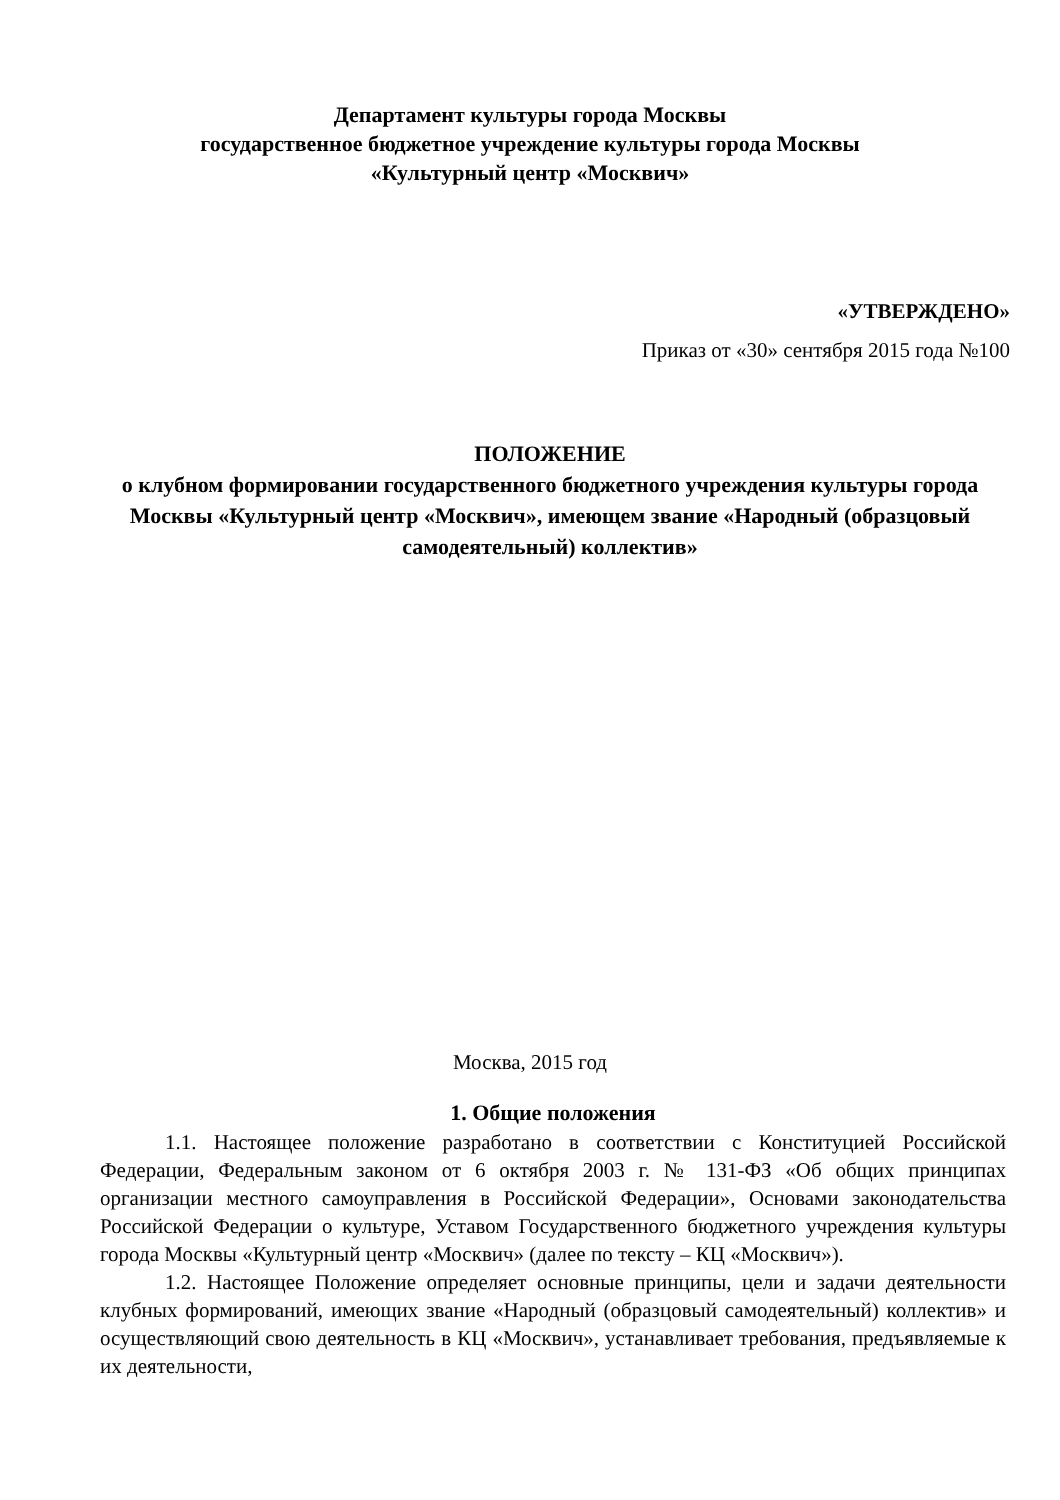Департамент культуры города Москвы
государственное бюджетное учреждение культуры города Москвы
«Культурный центр «Москвич»
«УТВЕРЖДЕНО»
Приказ от «30» сентября 2015 года №100
ПОЛОЖЕНИЕ
о клубном формировании государственного бюджетного учреждения культуры города Москвы «Культурный центр «Москвич», имеющем звание «Народный (образцовый самодеятельный) коллектив»
Москва, 2015 год
1. Общие положения
1.1. Настоящее положение разработано в соответствии с Конституцией Российской Федерации, Федеральным законом от 6 октября 2003 г. № 131-ФЗ «Об общих принципах организации местного самоуправления в Российской Федерации», Основами законодательства Российской Федерации о культуре, Уставом Государственного бюджетного учреждения культуры города Москвы «Культурный центр «Москвич» (далее по тексту – КЦ «Москвич»).
1.2. Настоящее Положение определяет основные принципы, цели и задачи деятельности клубных формирований, имеющих звание «Народный (образцовый самодеятельный) коллектив» и осуществляющий свою деятельность в КЦ «Москвич», устанавливает требования, предъявляемые к их деятельности,